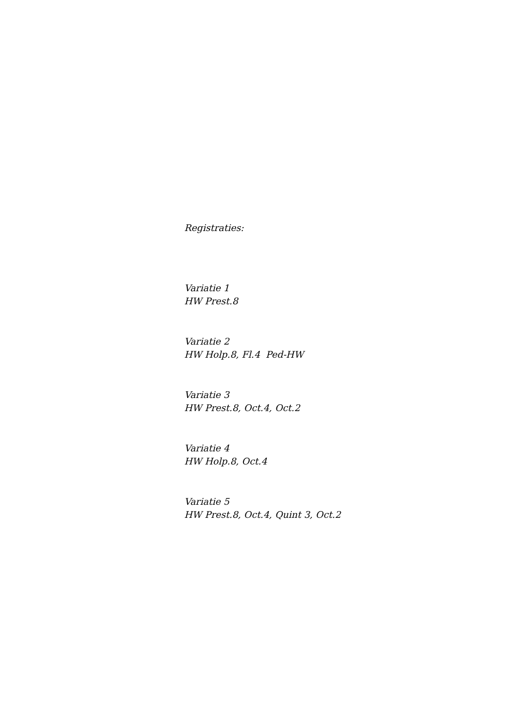Registraties:
Variatie 1
HW Prest.8
Variatie 2
HW Holp.8, Fl.4 Ped-HW
Variatie 3
HW Prest.8, Oct.4, Oct.2
Variatie 4
HW Holp.8, Oct.4
Variatie 5
HW Prest.8, Oct.4, Quint 3, Oct.2